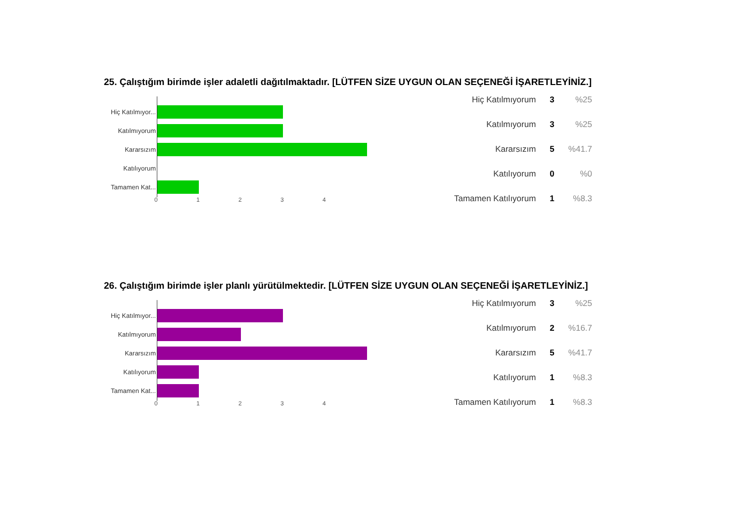25. Çalıştığım birimde işler adaletli dağıtılmaktadır. [LÜTFEN SİZE UYGUN OLAN SEÇENEĞİ İŞARETLEYİNİZ.]
Hiç Katılmıyor...
Katılmıyorum
Kararsızım
Katılıyorum
Tamamen Kat...
01234
| Hiç Katılmıyorum | 3 | %25 |
| Katılmıyorum | 3 | %25 |
| Kararsızım | 5 | %41.7 |
| Katılıyorum | 0 | %0 |
| Tamamen Katılıyorum | 1 | %8.3 |
26. Çalıştığım birimde işler planlı yürütülmektedir. [LÜTFEN SİZE UYGUN OLAN SEÇENEĞİ İŞARETLEYİNİZ.]
Hiç Katılmıyor...
Katılmıyorum
Kararsızım
Katılıyorum
Tamamen Kat...
01234
| Hiç Katılmıyorum | 3 | %25 |
| Katılmıyorum | 2 | %16.7 |
| Kararsızım | 5 | %41.7 |
| Katılıyorum | 1 | %8.3 |
| Tamamen Katılıyorum | 1 | %8.3 |